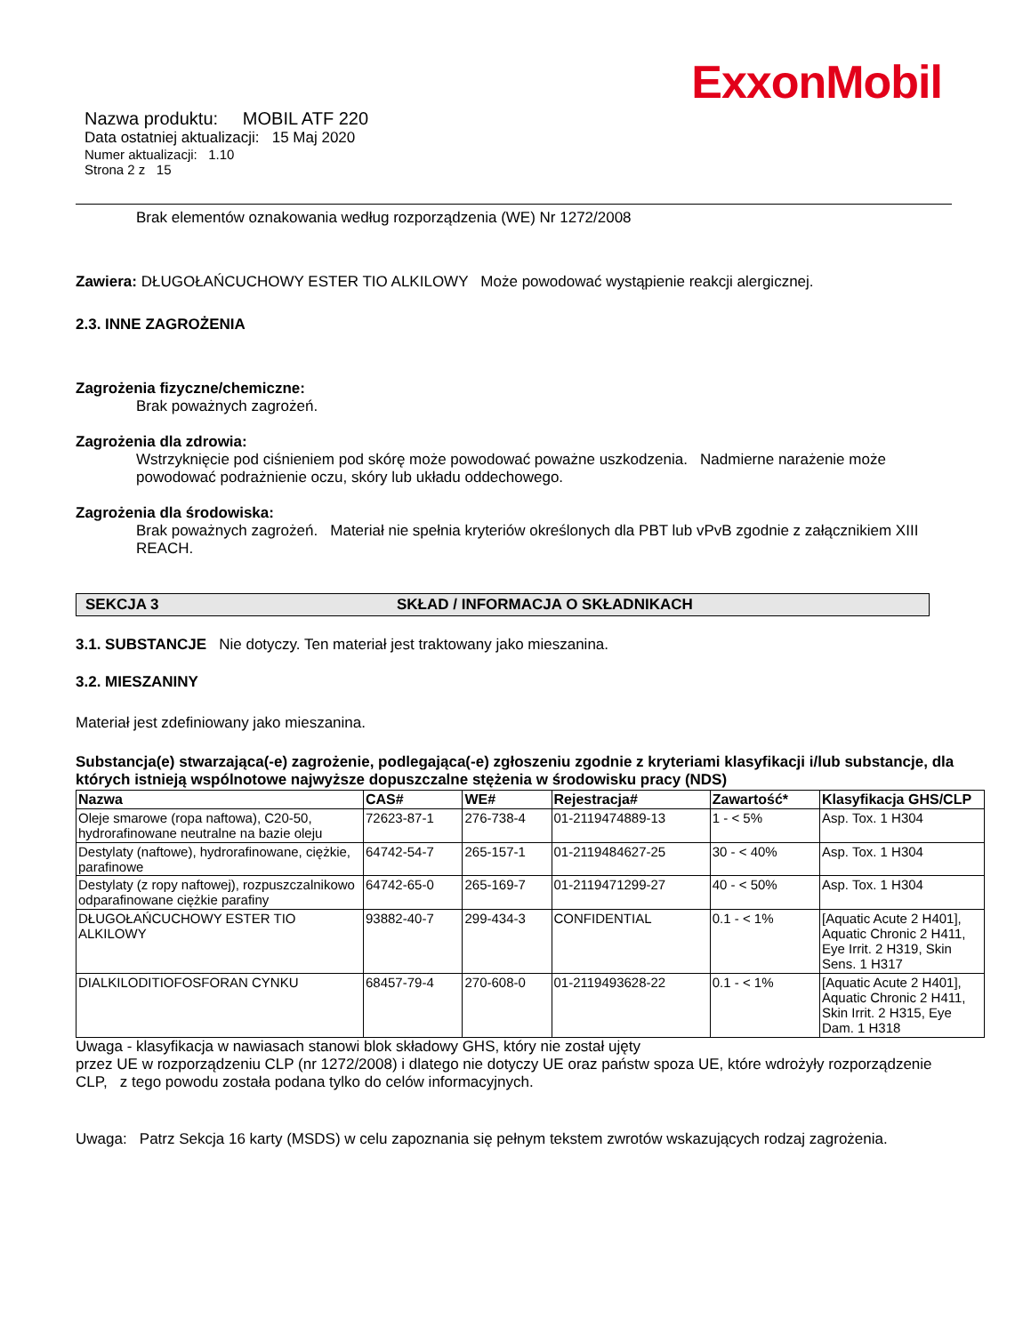ExxonMobil
Nazwa produktu: MOBIL ATF 220
Data ostatniej aktualizacji: 15 Maj 2020
Numer aktualizacji: 1.10
Strona 2 z 15
Brak elementów oznakowania według rozporządzenia (WE) Nr 1272/2008
Zawiera: DŁUGOŁAŃCUCHOWY ESTER TIO ALKILOWY Może powodować wystąpienie reakcji alergicznej.
2.3. INNE ZAGROŻENIA
Zagrożenia fizyczne/chemiczne:
Brak poważnych zagrożeń.
Zagrożenia dla zdrowia:
Wstrzyknięcie pod ciśnieniem pod skórę może powodować poważne uszkodzenia. Nadmierne narażenie może powodować podrażnienie oczu, skóry lub układu oddechowego.
Zagrożenia dla środowiska:
Brak poważnych zagrożeń. Materiał nie spełnia kryteriów określonych dla PBT lub vPvB zgodnie z załącznikiem XIII REACH.
SEKCJA 3 SKŁAD / INFORMACJA O SKŁADNIKACH
3.1. SUBSTANCJE Nie dotyczy. Ten materiał jest traktowany jako mieszanina.
3.2. MIESZANINY
Materiał jest zdefiniowany jako mieszanina.
Substancja(e) stwarzająca(-e) zagrożenie, podlegająca(-e) zgłoszeniu zgodnie z kryteriami klasyfikacji i/lub substancje, dla których istnieją wspólnotowe najwyższe dopuszczalne stężenia w środowisku pracy (NDS)
| Nazwa | CAS# | WE# | Rejestracja# | Zawartość* | Klasyfikacja GHS/CLP |
| --- | --- | --- | --- | --- | --- |
| Oleje smarowe (ropa naftowa), C20-50, hydrorafinowane neutralne na bazie oleju | 72623-87-1 | 276-738-4 | 01-2119474889-13 | 1 - < 5% | Asp. Tox. 1 H304 |
| Destylaty (naftowe), hydrorafinowane, ciężkie, parafinowe | 64742-54-7 | 265-157-1 | 01-2119484627-25 | 30 - < 40% | Asp. Tox. 1 H304 |
| Destylaty (z ropy naftowej), rozpuszczalnikowo odparafinowane ciężkie parafiny | 64742-65-0 | 265-169-7 | 01-2119471299-27 | 40 - < 50% | Asp. Tox. 1 H304 |
| DŁUGOŁAŃCUCHOWY ESTER TIO ALKILOWY | 93882-40-7 | 299-434-3 | CONFIDENTIAL | 0.1 - < 1% | [Aquatic Acute 2 H401], Aquatic Chronic 2 H411, Eye Irrit. 2 H319, Skin Sens. 1 H317 |
| DIALKILODITIOFOSFORAN CYNKU | 68457-79-4 | 270-608-0 | 01-2119493628-22 | 0.1 - < 1% | [Aquatic Acute 2 H401], Aquatic Chronic 2 H411, Skin Irrit. 2 H315, Eye Dam. 1 H318 |
Uwaga - klasyfikacja w nawiasach stanowi blok składowy GHS, który nie został ujęty
przez UE w rozporządzeniu CLP (nr 1272/2008) i dlatego nie dotyczy UE oraz państw spoza UE, które wdrożyły rozporządzenie CLP, z tego powodu została podana tylko do celów informacyjnych.
Uwaga: Patrz Sekcja 16 karty (MSDS) w celu zapoznania się pełnym tekstem zwrotów wskazujących rodzaj zagrożenia.